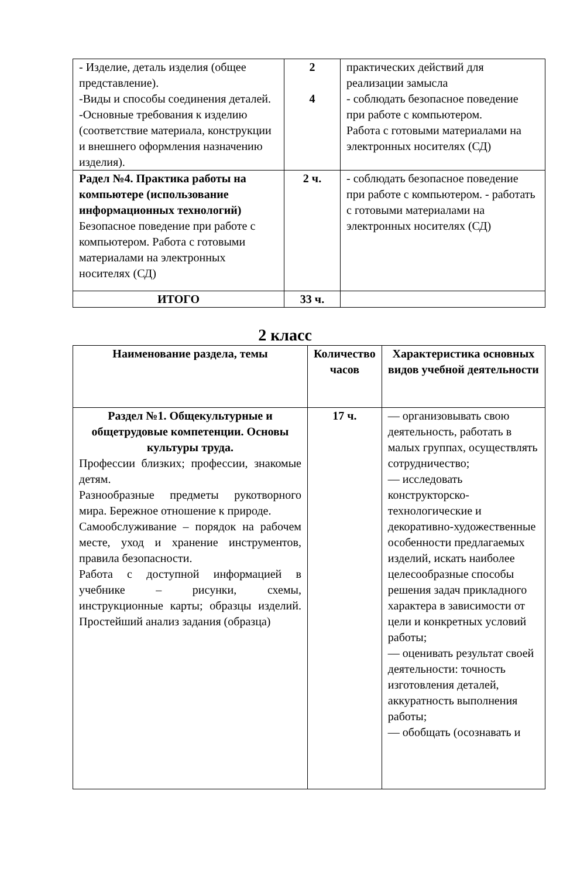| - Изделие, деталь изделия (общее представление). -Виды и способы соединения деталей. -Основные требования к изделию (соответствие материала, конструкции и внешнего оформления назначению изделия). | 2 4 | практических действий для реализации замысла - соблюдать безопасное поведение при работе с компьютером. Работа с готовыми материалами на электронных носителях (СД) |
| Радел №4. Практика работы на компьютере (использование информационных технологий) Безопасное поведение при работе с компьютером. Работа с готовыми материалами на электронных носителях (СД) | 2 ч. | - соблюдать безопасное поведение при работе с компьютером. - работать с готовыми материалами на электронных носителях (СД) |
| ИТОГО | 33 ч. | |
2 класс
| Наименование раздела, темы | Количество часов | Характеристика основных видов учебной деятельности |
| Раздел №1. Общекультурные и общетрудовые компетенции. Основы культуры труда. Профессии близких; профессии, знакомые детям. Разнообразные предметы рукотворного мира. Бережное отношение к природе. Самообслуживание – порядок на рабочем месте, уход и хранение инструментов, правила безопасности. Работа с доступной информацией в учебнике – рисунки, схемы, инструкционные карты; образцы изделий. Простейший анализ задания (образца) | 17 ч. | — организовывать свою деятельность, работать в малых группах, осуществлять сотрудничество; — исследовать конструкторско-технологические и декоративно-художественные особенности предлагаемых изделий, искать наиболее целесообразные способы решения задач прикладного характера в зависимости от цели и конкретных условий работы; — оценивать результат своей деятельности: точность изготовления деталей, аккуратность выполнения работы; — обобщать (осознавать и |